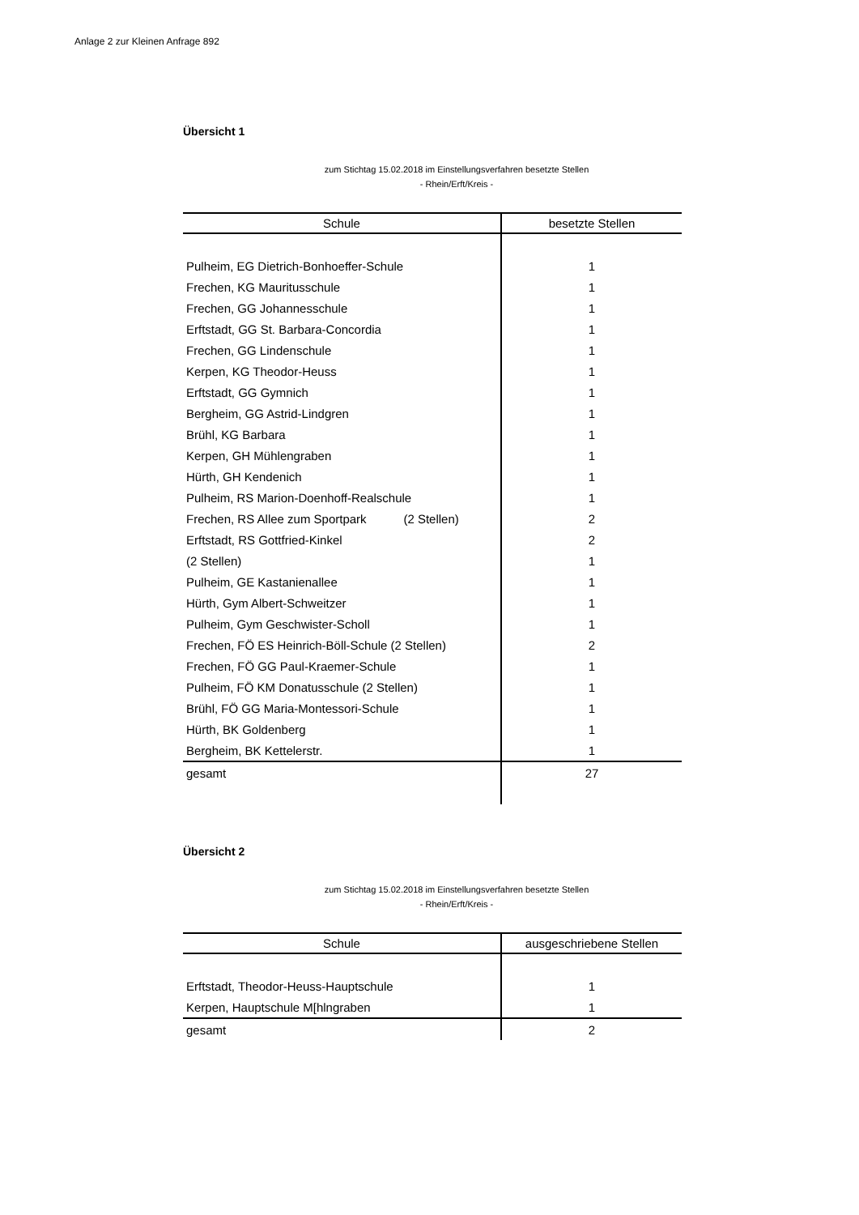Anlage 2 zur Kleinen Anfrage 892
Übersicht 1
zum Stichtag 15.02.2018 im Einstellungsverfahren besetzte Stellen
- Rhein/Erft/Kreis -
| Schule | besetzte Stellen |
| --- | --- |
| Pulheim, EG Dietrich-Bonhoeffer-Schule | 1 |
| Frechen, KG Mauritusschule | 1 |
| Frechen, GG Johannesschule | 1 |
| Erftstadt, GG St. Barbara-Concordia | 1 |
| Frechen, GG Lindenschule | 1 |
| Kerpen, KG Theodor-Heuss | 1 |
| Erftstadt, GG Gymnich | 1 |
| Bergheim, GG Astrid-Lindgren | 1 |
| Brühl, KG Barbara | 1 |
| Kerpen, GH Mühlengraben | 1 |
| Hürth, GH Kendenich | 1 |
| Pulheim, RS Marion-Doenhoff-Realschule | 1 |
| Frechen, RS Allee zum Sportpark (2 Stellen) | 2 |
| Erftstadt, RS Gottfried-Kinkel | 2 |
| (2 Stellen) | 1 |
| Pulheim, GE Kastanienallee | 1 |
| Hürth, Gym Albert-Schweitzer | 1 |
| Pulheim, Gym Geschwister-Scholl | 1 |
| Frechen, FÖ ES Heinrich-Böll-Schule (2 Stellen) | 2 |
| Frechen, FÖ GG Paul-Kraemer-Schule | 1 |
| Pulheim, FÖ KM Donatusschule (2 Stellen) | 1 |
| Brühl, FÖ GG Maria-Montessori-Schule | 1 |
| Hürth, BK Goldenberg | 1 |
| Bergheim, BK Kettelerstr. | 1 |
| gesamt | 27 |
Übersicht 2
zum Stichtag 15.02.2018 im Einstellungsverfahren besetzte Stellen
- Rhein/Erft/Kreis -
| Schule | ausgeschriebene Stellen |
| --- | --- |
| Erftstadt, Theodor-Heuss-Hauptschule | 1 |
| Kerpen, Hauptschule M[hlngraben | 1 |
| gesamt | 2 |